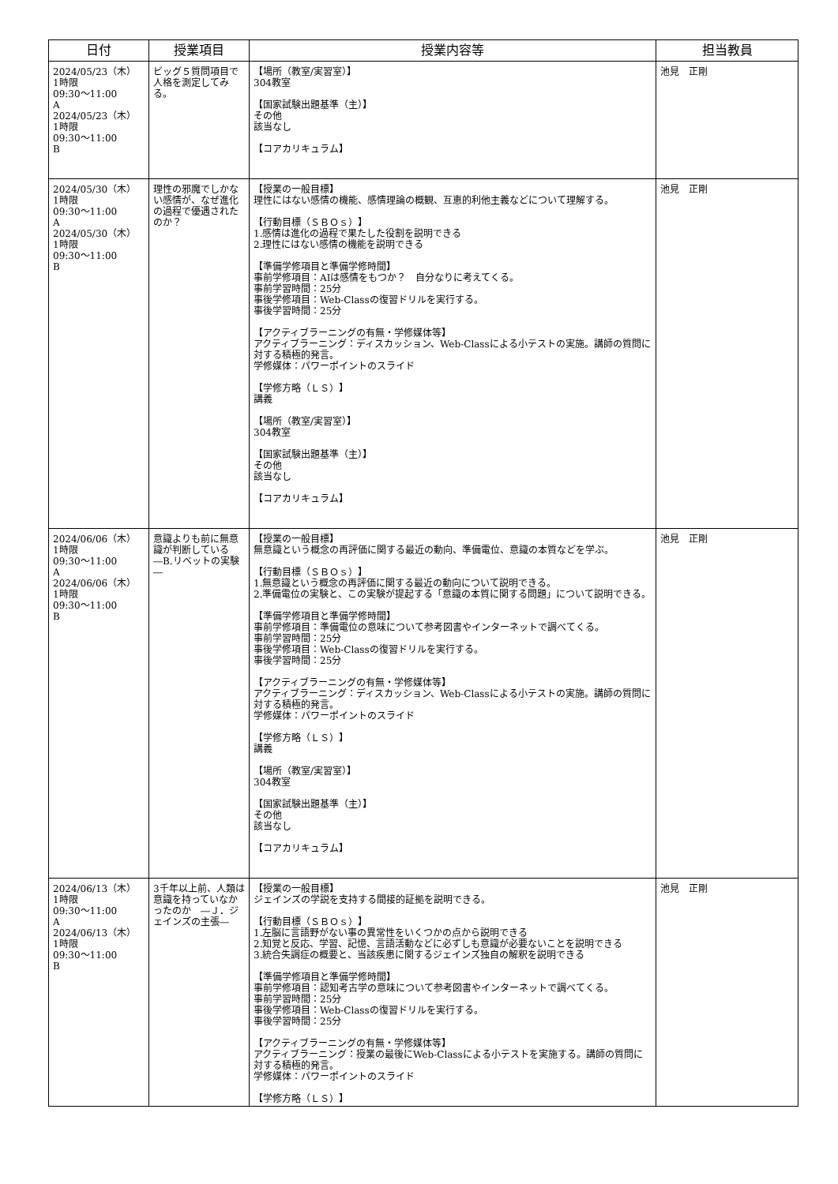| 日付 | 授業項目 | 授業内容等 | 担当教員 |
| --- | --- | --- | --- |
| 2024/05/23（木） 1時限 09:30～11:00 A 2024/05/23（木） 1時限 09:30～11:00 B | ビッグ５質問項目で人格を測定してみる。 | 【場所（教室/実習室）】 304教室 【国家試験出題基準（主）】 その他 該当なし 【コアカリキュラム】 | 池見 正剛 |
| 2024/05/30（木） 1時限 09:30～11:00 A 2024/05/30（木） 1時限 09:30～11:00 B | 理性の邪魔でしかない感情が、なぜ進化の過程で優遇されたのか？ | 【授業の一般目標】 理性にはない感情の機能、感情理論の概観、互恵的利他主義などについて理解する。 【行動目標（ＳＢＯｓ）】 1.感情は進化の過程で果たした役割を説明できる 2.理性にはない感情の機能を説明できる 【準備学修項目と準備学修時間】 事前学修項目：AIは感情をもつか？ 自分なりに考えてくる。 事前学習時間：25分 事後学修項目：Web-Classの復習ドリルを実行する。 事後学習時間：25分 【アクティブラーニングの有無・学修媒体等】 アクティブラーニング：ディスカッション、Web-Classによる小テストの実施。講師の質問に対する積極的発言。 学修媒体：パワーポイントのスライド 【学修方略（ＬＳ）】 講義 【場所（教室/実習室）】 304教室 【国家試験出題基準（主）】 その他 該当なし 【コアカリキュラム】 | 池見 正剛 |
| 2024/06/06（木） 1時限 09:30～11:00 A 2024/06/06（木） 1時限 09:30～11:00 B | 意識よりも前に無意識が判断している ―B.リベットの実験― | 【授業の一般目標】 無意識という概念の再評価に関する最近の動向、準備電位、意識の本質などを学ぶ。 【行動目標（ＳＢＯｓ）】 1.無意識という概念の再評価に関する最近の動向について説明できる。 2.準備電位の実験と、この実験が提起する「意識の本質に関する問題」について説明できる。 【準備学修項目と準備学修時間】 事前学修項目：準備電位の意味について参考図書やインターネットで調べてくる。 事前学習時間：25分 事後学修項目：Web-Classの復習ドリルを実行する。 事後学習時間：25分 【アクティブラーニングの有無・学修媒体等】 アクティブラーニング：ディスカッション、Web-Classによる小テストの実施。講師の質問に対する積極的発言。 学修媒体：パワーポイントのスライド 【学修方略（ＬＳ）】 講義 【場所（教室/実習室）】 304教室 【国家試験出題基準（主）】 その他 該当なし 【コアカリキュラム】 | 池見 正剛 |
| 2024/06/13（木） 1時限 09:30～11:00 A 2024/06/13（木） 1時限 09:30～11:00 B | 3千年以上前、人類は意識を持っていなかったのか ―Ｊ．ジェインズの主張― | 【授業の一般目標】 ジェインズの学説を支持する間接的証拠を説明できる。 【行動目標（ＳＢＯｓ）】 1.左脳に言語野がない事の異常性をいくつかの点から説明できる 2.知覚と反応、学習、記憶、言語活動などに必ずしも意識が必要ないことを説明できる 3.統合失調症の概要と、当該疾患に関するジェインズ独自の解釈を説明できる 【準備学修項目と準備学修時間】 事前学修項目：認知考古学の意味について参考図書やインターネットで調べてくる。 事前学習時間：25分 事後学修項目：Web-Classの復習ドリルを実行する。 事後学習時間：25分 【アクティブラーニングの有無・学修媒体等】 アクティブラーニング：授業の最後にWeb-Classによる小テストを実施する。講師の質問に対する積極的発言。 学修媒体：パワーポイントのスライド 【学修方略（ＬＳ）】 | 池見 正剛 |